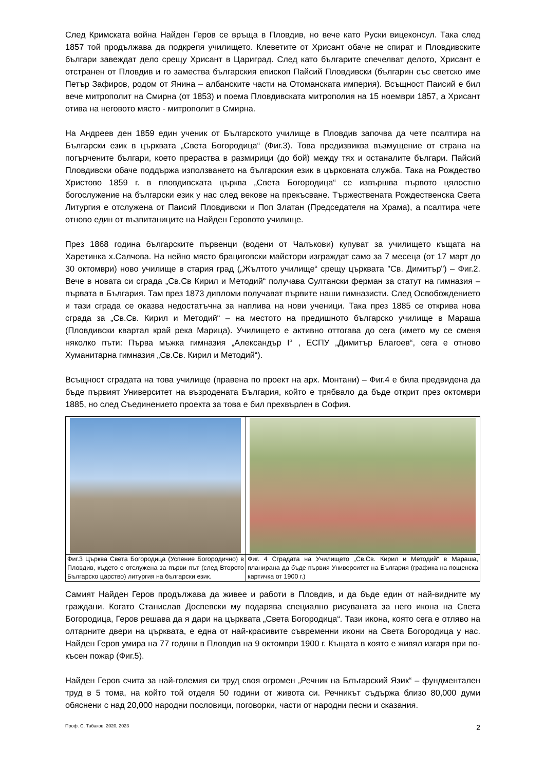След Кримската война Найден Геров се връща в Пловдив, но вече като Руски вицеконсул. Така след 1857 той продължава да подкрепя училището. Клеветите от Хрисант обаче не спират и Пловдивските българи завеждат дело срещу Хрисант в Цариград. След като българите спечелват делото, Хрисант е отстранен от Пловдив и го замества българския епископ Пайсий Пловдивски (българин със светско име Петър Зафиров, родом от Янина – албанските части на Отоманската империя). Всъщност Паисий е бил вече митрополит на Смирна (от 1853) и поема Пловдивската митрополия на 15 ноември 1857, а Хрисант отива на неговото място - митрополит в Смирна.
На Андреев ден 1859 един ученик от Българското училище в Пловдив започва да чете псалтира на Български език в църквата „Света Богородица“ (Фиг.3). Това предизвиква възмущение от страна на погърчените българи, което прераства в размирици (до бой) между тях и останалите българи. Пайсий Пловдивски обаче поддържа използването на българския език в църковната служба. Така на Рождество Христово 1859 г. в пловдивската църква „Света Богородица“ се извършва първото цялостно богослужение на български език у нас след векове на прекъсване. Тържествената Рождественска Света Литургия е отслужена от Паисий Пловдивски и Поп Златан (Председателя на Храма), а псалтира чете отново един от възпитаниците на Найден Геровото училище.
През 1868 година българските първенци (водени от Чалъкови) купуват за училището къщата на Харетинка х.Салчова. На нейно място брациговски майстори изграждат само за 7 месеца (от 17 март до 30 октомври) ново училище в стария град („Жълтото училище“ срещу църквата "Св. Димитър") – Фиг.2. Вече в новата си сграда „Св.Св Кирил и Методий“ получава Султански ферман за статут на гимназия – първата в България. Там през 1873 дипломи получават първите наши гимназисти. След Освобождението и тази сграда се оказва недостатъчна за наплива на нови ученици. Така през 1885 се открива нова сграда за „Св.Св. Кирил и Методий“ – на местото на предишното българско училище в Мараша (Пловдивски квартал край река Марица). Училището е активно оттогава до сега (името му се сменя няколко пъти: Първа мъжка гимназия „Александър I“ , ЕСПУ „Димитър Благоев“, сега е отново Хуманитарна гимназия „Св.Св. Кирил и Методий“).
Всъщност сградата на това училище (правена по проект на арх. Монтани) – Фиг.4 е била предвидена да бъде първият Университет на възродената България, който е трябвало да бъде открит през октомври 1885, но след Съединението проекта за това е бил прехвърлен в София.
| Фиг.3 Църква Света Богородица (Успение Богородично) в Пловдив, където е отслужена за първи път (след Второто Българско царство) литургия на български език. | Фиг. 4 Сградата на Училището „Св.Св. Кирил и Методий“ в Мараша, планирана да бъде първия Университет на България (графика на пощенска картичка от 1900 г.) |
Самият Найден Геров продължава да живее и работи в Пловдив, и да бъде един от най-видните му граждани. Когато Станислав Доспевски му подарява специално рисуваната за него икона на Света Богородица, Геров решава да я дари на църквата „Света Богородица“. Тази икона, която сега е отляво на олтарните двери на църквата, е една от най-красивите съвременни икони на Света Богородица у нас. Найден Геров умира на 77 години в Пловдив на 9 октомври 1900 г. Къщата в която е живял изгаря при по-късен пожар (Фиг.5).
Найден Геров счита за най-големия си труд своя огромен „Речник на Блъгарский Язик“ – фундментален труд в 5 тома, на който той отделя 50 години от живота си. Речникът съдържа близо 80,000 думи обяснени с над 20,000 народни пословици, поговорки, части от народни песни и сказания.
Проф. С. Табаков, 2020, 2023 2